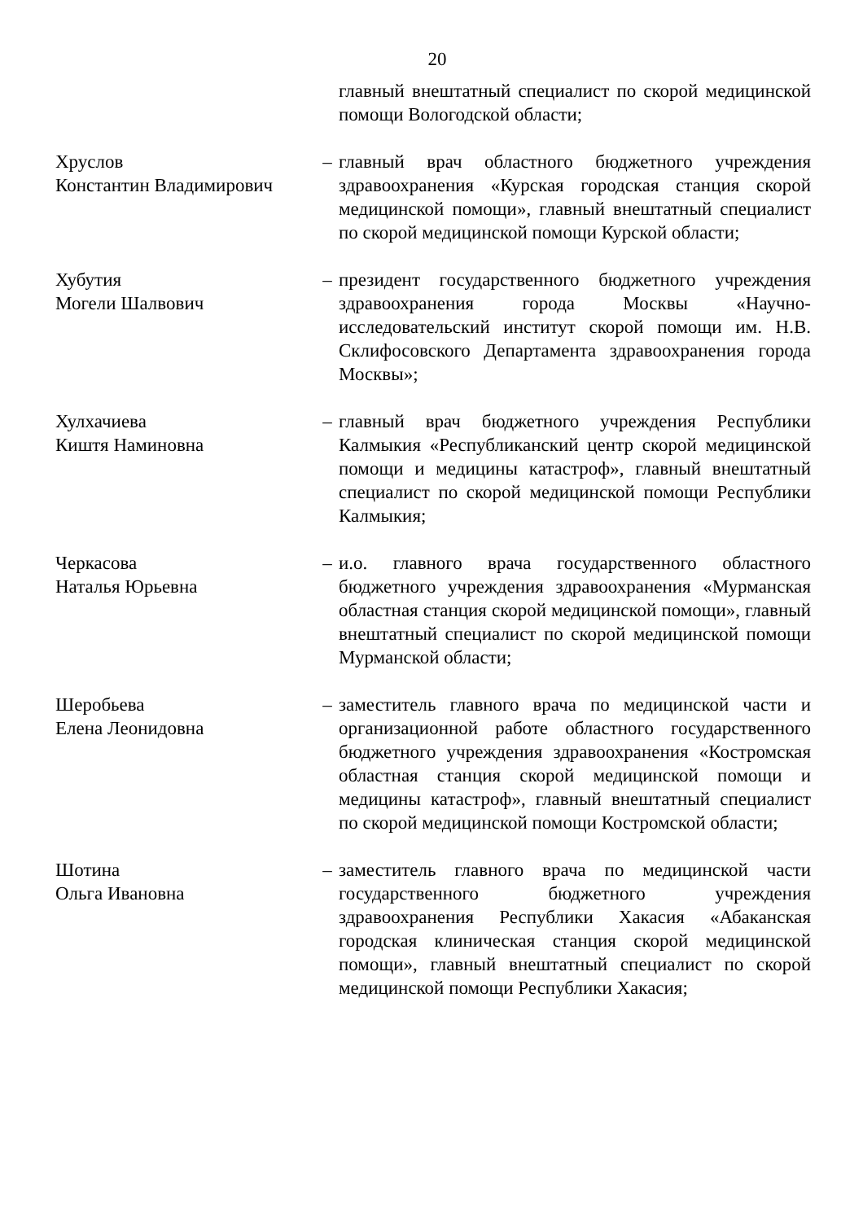20
главный внештатный специалист по скорой медицинской помощи Вологодской области;
Хруслов
Константин Владимирович
– главный врач областного бюджетного учреждения здравоохранения «Курская городская станция скорой медицинской помощи», главный внештатный специалист по скорой медицинской помощи Курской области;
Хубутия
Могели Шалвович
– президент государственного бюджетного учреждения здравоохранения города Москвы «Научно-исследовательский институт скорой помощи им. Н.В. Склифосовского Департамента здравоохранения города Москвы»;
Хулхачиева
Киштя Наминовна
– главный врач бюджетного учреждения Республики Калмыкия «Республиканский центр скорой медицинской помощи и медицины катастроф», главный внештатный специалист по скорой медицинской помощи Республики Калмыкия;
Черкасова
Наталья Юрьевна
– и.о. главного врача государственного областного бюджетного учреждения здравоохранения «Мурманская областная станция скорой медицинской помощи», главный внештатный специалист по скорой медицинской помощи Мурманской области;
Шеробьева
Елена Леонидовна
– заместитель главного врача по медицинской части и организационной работе областного государственного бюджетного учреждения здравоохранения «Костромская областная станция скорой медицинской помощи и медицины катастроф», главный внештатный специалист по скорой медицинской помощи Костромской области;
Шотина
Ольга Ивановна
– заместитель главного врача по медицинской части государственного бюджетного учреждения здравоохранения Республики Хакасия «Абаканская городская клиническая станция скорой медицинской помощи», главный внештатный специалист по скорой медицинской помощи Республики Хакасия;